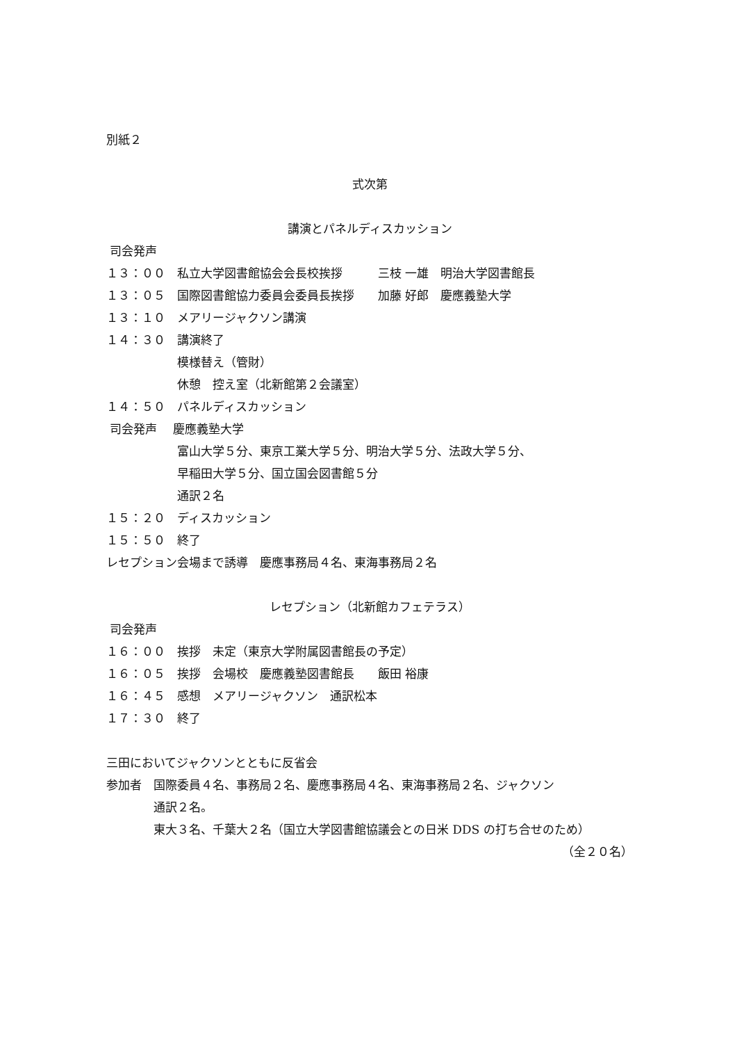別紙２
式次第
講演とパネルディスカッション
司会発声
１３：００　私立大学図書館協会会長校挨拶　　　三枝 一雄　明治大学図書館長
１３：０５　国際図書館協力委員会委員長挨拶　　加藤 好郎　慶應義塾大学
１３：１０　メアリージャクソン講演
１４：３０　講演終了
　　　　　　模様替え（管財）
　　　　　　休憩　控え室（北新館第２会議室）
１４：５０　パネルディスカッション
司会発声　 慶應義塾大学
　　　　　　富山大学５分、東京工業大学５分、明治大学５分、法政大学５分、
　　　　　　早稲田大学５分、国立国会図書館５分
　　　　　　通訳２名
１５：２０　ディスカッション
１５：５０　終了
レセプション会場まで誘導　慶應事務局４名、東海事務局２名
レセプション（北新館カフェテラス）
司会発声
１６：００　挨拶　未定（東京大学附属図書館長の予定）
１６：０５　挨拶　会場校　慶應義塾図書館長　　飯田 裕康
１６：４５　感想　メアリージャクソン　通訳松本
１７：３０　終了
三田においてジャクソンとともに反省会
参加者　国際委員４名、事務局２名、慶應事務局４名、東海事務局２名、ジャクソン
　　　　通訳２名。
　　　　東大３名、千葉大２名（国立大学図書館協議会との日米 DDS の打ち合せのため）
（全２０名）